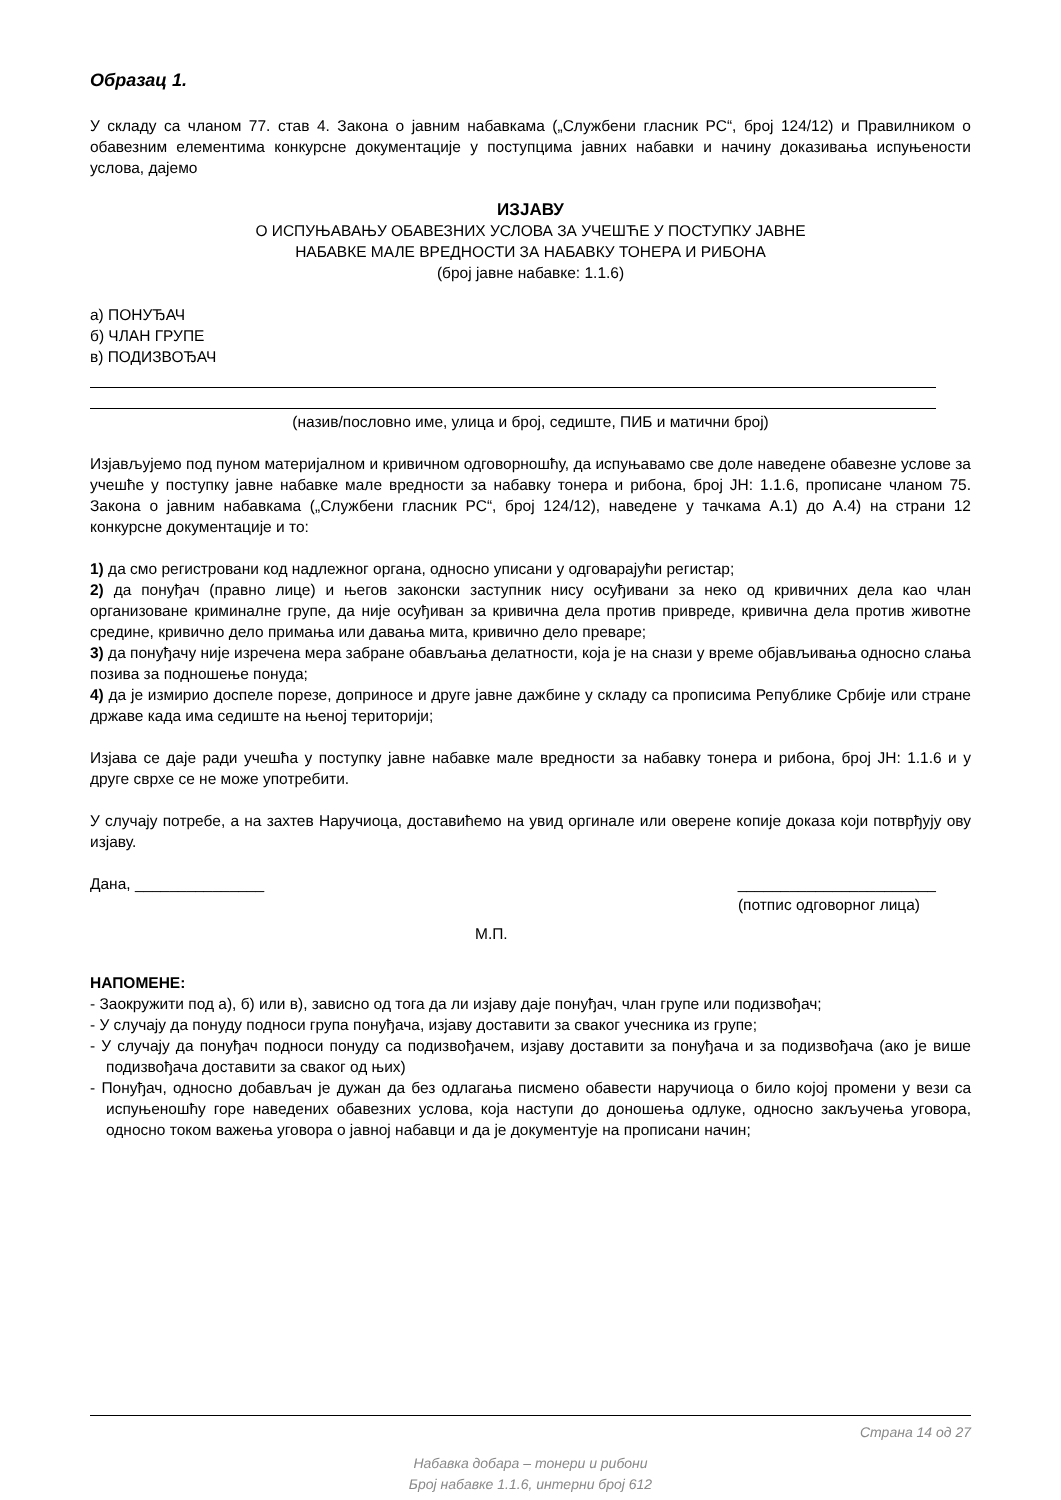Образац 1.
У складу са чланом 77. став 4. Закона о јавним набавкама („Службени гласник РС“, број 124/12) и Правилником о обавезним елементима конкурсне документације у поступцима јавних набавки и начину доказивања испуњености услова, дајемо
ИЗЈАВУ
О ИСПУЊАВАЊУ ОБАВЕЗНИХ УСЛОВА ЗА УЧЕШЋЕ У ПОСТУПКУ ЈАВНЕ
НАБАВКЕ МАЛЕ ВРЕДНОСТИ ЗА НАБАВКУ ТОНЕРА И РИБОНА
(број јавне набавке: 1.1.6)
а) ПОНУЂАЧ
б) ЧЛАН ГРУПЕ
в) ПОДИЗВОЂАЧ
(назив/пословно име, улица и број, седиште, ПИБ и матични број)
Изјављујемо под пуном материјалном и кривичном одговорношћу, да испуњавамо све доле наведене обавезне услове за учешће у поступку јавне набавке мале вредности за набавку тонера и рибона, број ЈН: 1.1.6, прописане чланом 75. Закона о јавним набавкама („Службени гласник РС“, број 124/12), наведене у тачкама А.1) до А.4) на страни 12 конкурсне документације и то:
1) да смо регистровани код надлежног органа, односно уписани у одговарајући регистар;
2) да понуђач (правно лице) и његов законски заступник нису осуђивани за неко од кривичних дела као члан организоване криминалне групе, да није осуђиван за кривична дела против привреде, кривична дела против животне средине, кривично дело примања или давања мита, кривично дело преваре;
3) да понуђачу није изречена мера забране обављања делатности, која је на снази у време објављивања односно слања позива за подношење понуда;
4) да је измирио доспеле порезе, доприносе и друге јавне дажбине у складу са прописима Републике Србије или стране државе када има седиште на њеној територији;
Изјава се даје ради учешћа у поступку јавне набавке мале вредности за набавку тонера и рибона, број ЈН: 1.1.6 и у друге сврхе се не може употребити.
У случају потребе, а на захтев Наручиоца, доставићемо на увид оргинале или оверене копије доказа који потврђују ову изјаву.
Дана, _______________ _______________________
(потпис одговорног лица)
М.П.
НАПОМЕНЕ:
- Заокружити под а), б) или в), зависно од тога да ли изјаву даје понуђач, члан групе или подизвођач;
- У случају да понуду подноси група понуђача, изјаву доставити за сваког учесника из групе;
- У случају да понуђач подноси понуду са подизвођачем, изјаву доставити за понуђача и за подизвођача (ако је више подизвођача доставити за сваког од њих)
- Понуђач, односно добављач је дужан да без одлагања писмено обавести наручиоца о било којој промени у вези са испуњеношћу горе наведених обавезних услова, која наступи до доношења одлуке, односно закључења уговора, односно током важења уговора о јавној набавци и да је документује на прописани начин;
Страна 14 од 27
Набавка добара – тонери и рибони
Број набавке 1.1.6, интерни број 612